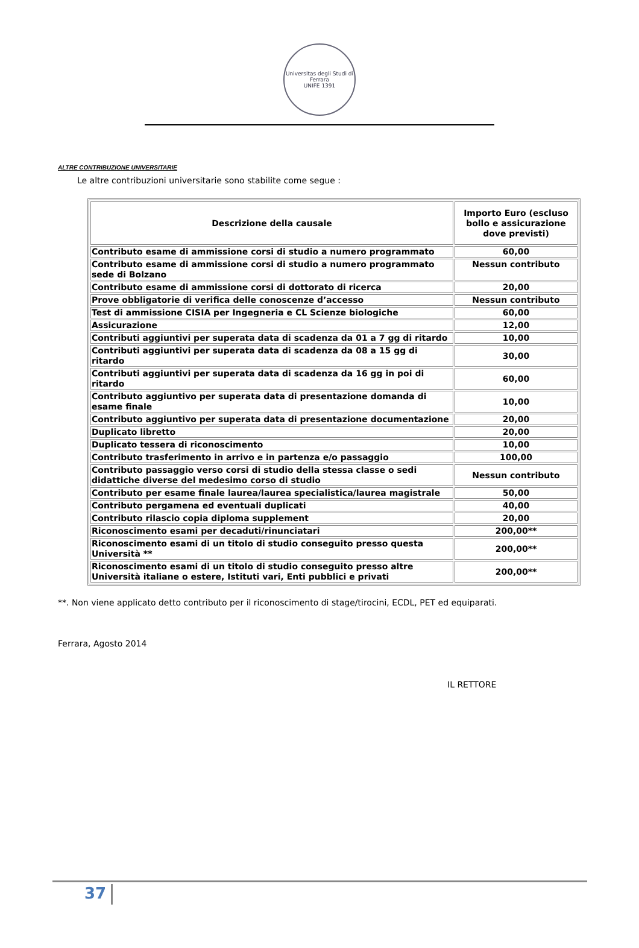Universitas degli Studi di Ferrara
UNIFE 1391
ALTRE CONTRIBUZIONE UNIVERSITARIE
Le altre contribuzioni universitarie sono stabilite come segue :
| Descrizione della causale | Importo Euro (escluso bollo e assicurazione dove previsti) |
| --- | --- |
| Contributo esame di ammissione corsi di studio a numero programmato | 60,00 |
| Contributo esame di ammissione corsi di studio a numero programmato sede di Bolzano | Nessun contributo |
| Contributo esame di ammissione corsi di dottorato di ricerca | 20,00 |
| Prove obbligatorie di verifica delle conoscenze d’accesso | Nessun contributo |
| Test di ammissione CISIA per Ingegneria e CL Scienze biologiche | 60,00 |
| Assicurazione | 12,00 |
| Contributi aggiuntivi per superata data di scadenza da 01 a 7 gg di ritardo | 10,00 |
| Contributi aggiuntivi per superata data di scadenza da 08 a 15 gg di ritardo | 30,00 |
| Contributi aggiuntivi per superata data di scadenza da 16 gg in poi di ritardo | 60,00 |
| Contributo aggiuntivo per superata data di presentazione domanda di esame finale | 10,00 |
| Contributo aggiuntivo per superata data di presentazione documentazione | 20,00 |
| Duplicato libretto | 20,00 |
| Duplicato tessera di riconoscimento | 10,00 |
| Contributo trasferimento in arrivo e in partenza e/o passaggio | 100,00 |
| Contributo passaggio verso corsi di studio della stessa classe o sedi didattiche diverse del medesimo corso di studio | Nessun contributo |
| Contributo per esame finale laurea/laurea specialistica/laurea magistrale | 50,00 |
| Contributo pergamena ed eventuali duplicati | 40,00 |
| Contributo rilascio copia diploma supplement | 20,00 |
| Riconoscimento esami per decaduti/rinunciatari | 200,00** |
| Riconoscimento esami di un titolo di studio conseguito presso questa Università ** | 200,00** |
| Riconoscimento esami di un titolo di studio conseguito presso altre Università italiane o estere, Istituti vari, Enti pubblici e privati | 200,00** |
**. Non viene applicato detto contributo per il riconoscimento di stage/tirocini, ECDL, PET ed equiparati.
Ferrara, Agosto 2014
IL RETTORE
37